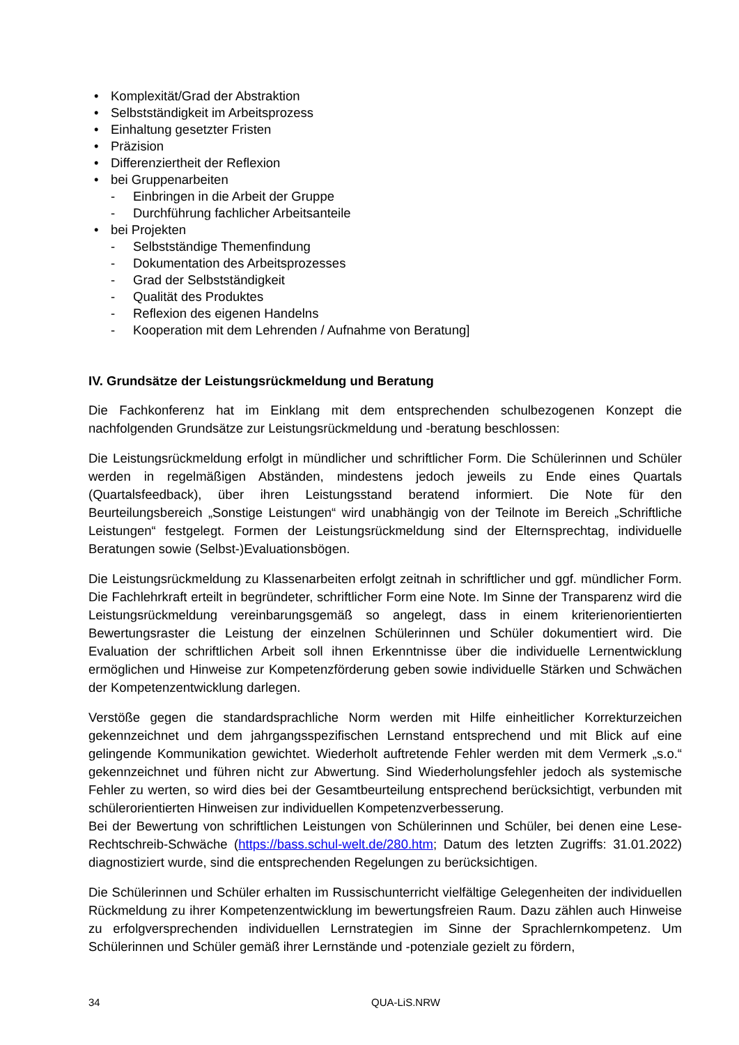• Komplexität/Grad der Abstraktion
• Selbstständigkeit im Arbeitsprozess
• Einhaltung gesetzter Fristen
• Präzision
• Differenziertheit der Reflexion
• bei Gruppenarbeiten
- Einbringen in die Arbeit der Gruppe
- Durchführung fachlicher Arbeitsanteile
• bei Projekten
- Selbstständige Themenfindung
- Dokumentation des Arbeitsprozesses
- Grad der Selbstständigkeit
- Qualität des Produktes
- Reflexion des eigenen Handelns
- Kooperation mit dem Lehrenden / Aufnahme von Beratung]
IV. Grundsätze der Leistungsrückmeldung und Beratung
Die Fachkonferenz hat im Einklang mit dem entsprechenden schulbezogenen Konzept die nachfolgenden Grundsätze zur Leistungsrückmeldung und -beratung beschlossen:
Die Leistungsrückmeldung erfolgt in mündlicher und schriftlicher Form. Die Schülerinnen und Schüler werden in regelmäßigen Abständen, mindestens jedoch jeweils zu Ende eines Quartals (Quartalsfeedback), über ihren Leistungsstand beratend informiert. Die Note für den Beurteilungsbereich „Sonstige Leistungen“ wird unabhängig von der Teilnote im Bereich „Schriftliche Leistungen“ festgelegt. Formen der Leistungsrückmeldung sind der Elternsprechtag, individuelle Beratungen sowie (Selbst-)Evaluationsbögen.
Die Leistungsrückmeldung zu Klassenarbeiten erfolgt zeitnah in schriftlicher und ggf. mündlicher Form. Die Fachlehrkraft erteilt in begründeter, schriftlicher Form eine Note. Im Sinne der Transparenz wird die Leistungsrückmeldung vereinbarungsgemäß so angelegt, dass in einem kriterienorientierten Bewertungsraster die Leistung der einzelnen Schülerinnen und Schüler dokumentiert wird. Die Evaluation der schriftlichen Arbeit soll ihnen Erkenntnisse über die individuelle Lernentwicklung ermöglichen und Hinweise zur Kompetenzförderung geben sowie individuelle Stärken und Schwächen der Kompetenzentwicklung darlegen.
Verstöße gegen die standardsprachliche Norm werden mit Hilfe einheitlicher Korrekturzeichen gekennzeichnet und dem jahrgangsspezifischen Lernstand entsprechend und mit Blick auf eine gelingende Kommunikation gewichtet. Wiederholt auftretende Fehler werden mit dem Vermerk „s.o.“ gekennzeichnet und führen nicht zur Abwertung. Sind Wiederholungsfehler jedoch als systemische Fehler zu werten, so wird dies bei der Gesamtbeurteilung entsprechend berücksichtigt, verbunden mit schülerorientierten Hinweisen zur individuellen Kompetenzverbesserung.
Bei der Bewertung von schriftlichen Leistungen von Schülerinnen und Schüler, bei denen eine Lese-Rechtschreib-Schwäche (https://bass.schul-welt.de/280.htm; Datum des letzten Zugriffs: 31.01.2022) diagnostiziert wurde, sind die entsprechenden Regelungen zu berücksichtigen.
Die Schülerinnen und Schüler erhalten im Russischunterricht vielfältige Gelegenheiten der individuellen Rückmeldung zu ihrer Kompetenzentwicklung im bewertungsfreien Raum. Dazu zählen auch Hinweise zu erfolgversprechenden individuellen Lernstrategien im Sinne der Sprachlernkompetenz. Um Schülerinnen und Schüler gemäß ihrer Lernstände und -potenziale gezielt zu fördern,
34 QUA-LiS.NRW